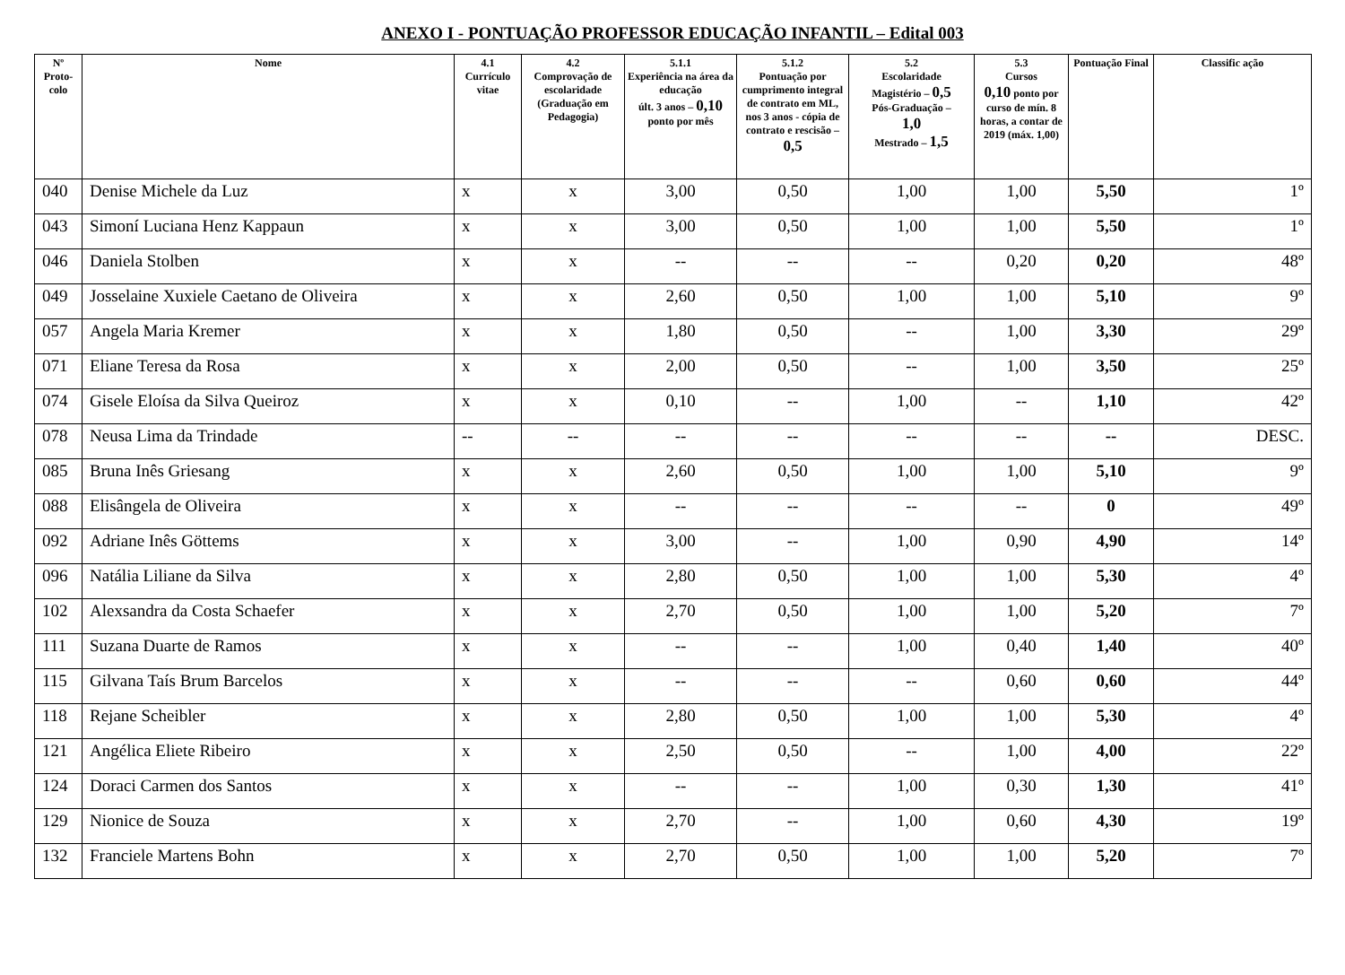ANEXO I - PONTUAÇÃO PROFESSOR EDUCAÇÃO INFANTIL – Edital 003
| Nº Proto-colo | Nome | 4.1 Currículo vitae | 4.2 Comprovação de escolaridade (Graduação em Pedagogia) | 5.1.1 Experiência na área da educação últ. 3 anos – 0,10 ponto por mês | 5.1.2 Pontuação por cumprimento integral de contrato em ML, nos 3 anos - cópia de contrato e rescisão – 0,5 | 5.2 Escolaridade Magistério – 0,5 Pós-Graduação – 1,0 Mestrado – 1,5 | 5.3 Cursos 0,10 ponto por curso de mín. 8 horas, a contar de 2019 (máx. 1,00) | Pontuação Final | Classific ação |
| --- | --- | --- | --- | --- | --- | --- | --- | --- | --- |
| 040 | Denise Michele da Luz | x | x | 3,00 | 0,50 | 1,00 | 1,00 | 5,50 | 1º |
| 043 | Simoní Luciana Henz Kappaun | x | x | 3,00 | 0,50 | 1,00 | 1,00 | 5,50 | 1º |
| 046 | Daniela Stolben | x | x | -- | -- | -- | 0,20 | 0,20 | 48º |
| 049 | Josselaine Xuxiele Caetano de Oliveira | x | x | 2,60 | 0,50 | 1,00 | 1,00 | 5,10 | 9º |
| 057 | Angela Maria Kremer | x | x | 1,80 | 0,50 | -- | 1,00 | 3,30 | 29º |
| 071 | Eliane Teresa da Rosa | x | x | 2,00 | 0,50 | -- | 1,00 | 3,50 | 25º |
| 074 | Gisele Eloísa da Silva Queiroz | x | x | 0,10 | -- | 1,00 | -- | 1,10 | 42º |
| 078 | Neusa Lima da Trindade | -- | -- | -- | -- | -- | -- | -- | DESC. |
| 085 | Bruna Inês Griesang | x | x | 2,60 | 0,50 | 1,00 | 1,00 | 5,10 | 9º |
| 088 | Elisângela de Oliveira | x | x | -- | -- | -- | -- | 0 | 49º |
| 092 | Adriane Inês Göttems | x | x | 3,00 | -- | 1,00 | 0,90 | 4,90 | 14º |
| 096 | Natália Liliane da Silva | x | x | 2,80 | 0,50 | 1,00 | 1,00 | 5,30 | 4º |
| 102 | Alexsandra da Costa Schaefer | x | x | 2,70 | 0,50 | 1,00 | 1,00 | 5,20 | 7º |
| 111 | Suzana Duarte de Ramos | x | x | -- | -- | 1,00 | 0,40 | 1,40 | 40º |
| 115 | Gilvana Taís Brum Barcelos | x | x | -- | -- | -- | 0,60 | 0,60 | 44º |
| 118 | Rejane Scheibler | x | x | 2,80 | 0,50 | 1,00 | 1,00 | 5,30 | 4º |
| 121 | Angélica Eliete Ribeiro | x | x | 2,50 | 0,50 | -- | 1,00 | 4,00 | 22º |
| 124 | Doraci Carmen dos Santos | x | x | -- | -- | 1,00 | 0,30 | 1,30 | 41º |
| 129 | Nionice de Souza | x | x | 2,70 | -- | 1,00 | 0,60 | 4,30 | 19º |
| 132 | Franciele Martens Bohn | x | x | 2,70 | 0,50 | 1,00 | 1,00 | 5,20 | 7º |